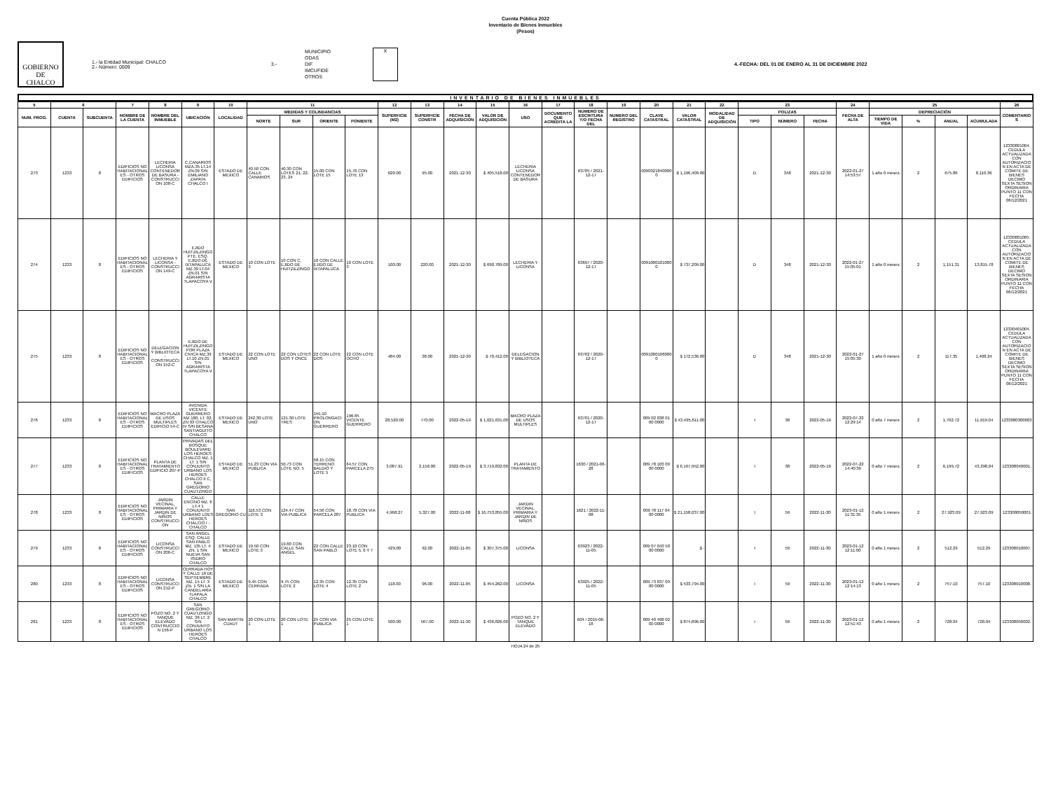Cuenta Pública 2022
Inventario de Bienes Inmuebles
(Pesos)
GOBIERNO DE
CHALCO
1.- la Entidad Municipal: CHALCO
2.- Número: 0009
3.-
MUNICIPIO
ODAS
DIF
IMCUFIDE
OTROS
X
4.-FECHA: DEL 01 DE ENERO AL 31 DE DICIEMBRE 2022
INVENTARIO DE BIENES INMUEBLES
| 5 | 6 | | 7 | 8 | 9 | 10 | 11 | | | | 12 | 13 | 14 | 15 | 16 | 17 | 18 | 19 | 20 | 21 | 22 | 23 | | | 24 | 25 | | | | 26 |
| --- | --- | --- | --- | --- | --- | --- | --- | --- | --- | --- | --- | --- | --- | --- | --- | --- | --- | --- | --- | --- | --- | --- | --- | --- | --- | --- | --- | --- | --- | --- |
| NUM. PROG. | CUENTA | SUBCUENTA | NOMBRE DE LA CUENTA | NOMBRE DEL INMUEBLE | UBICACIÓN | LOCALIDAD | MEDIDAS Y COLINDANCIAS | | | | SUPERFICIE (M2) | SUPERFICIE CONSTR | FECHA DE ADQUISICIÓN | VALOR DE ADQUISICIÓN | USO | DOCUMENTO QUE ACREDITA LA | NUMERO DE ESCRITURA Y/O FECHA DEL | NUMERO DEL REGISTRO | CLAVE CATASTRAL | VALOR CATASTRAL | MODALIDAD DE ADQUISICIÓN | POLIZAS | | | FECHA DE ALTA | DEPRECIACIÓN | | | | COMENTARIOS |
| | | | | | | | NORTE | SUR | ORIENTE | PONIENTE | | | | | | | | | | | | TIPO | NÚMERO | FECHA | | TIEMPO DE VIDA | % | ANUAL | ACUMULADA | |
| 273 | 1233 | 8 | EDIFICIOS NO HABITACIONALES - OTROS EDIFICIOS | LECHERIA LICONSA CONTENEDOR DE BASURA - CONSTRUCCION 108-C | C.CANARIOS MZA.35 LT.14 ZN.09 S/N EMILIANO ZAPATA CHALCO I | ESTADO DE MEXICO | 40.50 CON CALLE CANARIOS | 40.30 CON LOTES 21, 22, 23, 24 | 15.00 CON LOTE 15 | 15.76 CON LOTE 13 | 620.00 | 95.00 | 2021-12-30 | $ 405,518.00 | LECHERIA LICONSA CONTENEDOR DE BASURA | | 63705 / 2021-12-17 | | 00903218400000 | $ 1,196,409.00 | | D | 348 | 2021-12-30 | 2022-01-27 14:53:57 | 1 año 0 meses | 2 | 675.86 | 8,110.36 | 12330801004. CEDULA ACTUALIZADA CON AUTORIZACION EN ACTA DE COMITE DE BIENES DECIMO SEXTA SESION ORDINARIA PUNTO 11 CON FECHA 06/12/2021 |
| 274 | 1233 | 8 | EDIFICIOS NO HABITACIONALES - OTROS EDIFICIOS | LECHERIA Y LICONSA - CONSTRUCCION 149-C | EJIDO HUITZILZINGO PTE. ESQ. EJIDO DE IXTAPALUCA MZ.39 LT.04 ZN.01 S/N AGRARISTA TLAPACOYA V | ESTADO DE MEXICO | 10 CON LOTE 3 | 10 CON C. EJIDO DE HUITZILZINGO | 10 CON CALLE EJIDO DE IXTAPALUCA | 10 CON LOTE 3 | 100.00 | 220.00 | 2021-12-30 | $ 690,789.00 | LECHERIA Y LICONSA | | 63697 / 2020-12-17 | | 00910001010000 | $ 737,209.00 | | D | 348 | 2021-12-30 | 2022-01-27 15:05:01 | 1 año 0 meses | 2 | 1,151.31 | 13,815.78 | 12330801005. CEDULA ACTUALIZADA CON AUTORIZACION EN ACTA DE COMITE DE BIENES DECIMO SEXTA SESION ORDINARIA PUNTO 11 CON FECHA 06/12/2021 |
| 275 | 1233 | 8 | EDIFICIOS NO HABITACIONALES - OTROS EDIFICIOS | DELEGACION Y BIBLIOTECA - CONSTRUCCION 152-C | EJIDO DE HUITZILZINGO POR PLAZA CIVICA MZ.39 LT.10 ZN.01 S/N AGRARISTA TLAPACOYA V | ESTADO DE MEXICO | 22 CON LOTE UNO | 22 CON LOTES DOS Y ONCE | 22 CON LOTE DOS | 22 CON LOTE OCHO | 484.00 | 38.00 | 2021-12-30 | $ 70,412.00 | DELEGACION Y BIBLIOTECA | | 63702 / 2020-12-17 | | 00910001060000 | $ 172,536.00 | | D | 348 | 2021-12-30 | 2022-01-27 15:05:30 | 1 año 0 meses | 2 | 117.35 | 1,408.24 | 12330401004. CEDULA ACTUALIZADA CON AUTORIZACION EN ACTA DE COMITE DE BIENES DECIMO SEXTA SESION ORDINARIA PUNTO 11 CON FECHA 06/12/2021 |
| 276 | 1233 | 8 | EDIFICIOS NO HABITACIONALES - OTROS EDIFICIOS | MACRO PLAZA DE USOS MULTIPLES EDIFICIO 54-C | AVENIDA VICENTE GUERRERO MZ 180, LT. 02, ZN 03 CHALCO IV S/N BESANA SANTIAGUITO CHALCO | ESTADO DE MEXICO | 242.30 LOTE UNO | 121.30 LOTE TRES | 155.10 PROLONGACION GUERRERO | 196.65 VICENTE GUERRERO | 28,520.00 | 770.00 | 2022-05-19 | $ 1,021,631.00 | MACRO PLAZA DE USOS MULTIPLES | | 63701 / 2020-12-17 | | 009 02 038 01 00 0000 | $ 43,495,611.00 | | I | 38 | 2022-05-19 | 2022-07-22 12:29:14 | 0 año 7 meses | 2 | 1,702.72 | 11,919.04 | 1233080300003 |
| 277 | 1233 | 8 | EDIFICIOS NO HABITACIONALES - OTROS EDIFICIOS | PLANTA DE TRATAMIENTO EDIFICIO 207-P | PRIVADAS DEL BOSQUE BOULEVARD LOS HEROES CHALCO MZ. 1 LT. 1 S/N CONJUNTO URBANO LOS HEROES CHALCO II C, SAN GREGORIO CUAUTZINGO | ESTADO DE MEXICO | 51.23 CON VIA PUBLICA | 50.73 CON LOTE NO. 5 | 58.15 CON TERRENO BALDIO Y LOTE 5 | 64.57 CON PARCELA 275 | 3,087.91 | 2,156.00 | 2022-05-19 | $ 3,719,832.00 | PLANTA DE TRATAMIENTO | | 1630 / 2021-06-28 | | 009 78 103 09 00 0000 | $ 6,197,952.00 | | I | 38 | 2022-05-19 | 2022-07-22 14:40:39 | 0 año 7 meses | 2 | 6,199.72 | 43,398.04 | 123308040001. |
| 278 | 1233 | 8 | EDIFICIOS NO HABITACIONALES - OTROS EDIFICIOS | JARDIN VECINAL, PRIMARIA Y JARDIN DE NIÑOS CONSTRUCCION | CALLE ENCINO MZ. 6 LT.4 1 CONJUNTO URBANO LOES HEROES CHALCIO I - CHALCO | SAN GREGORIO CU | 116.53 CON LOTE 3 | 124.47 CON VIA PUBLICA | 54.56 CON PARCELA 287 | 18.78 CON VIA PUBLICA | 4,968.27 | 5,327.00 | 2022-11-08 | $ 16,753,855.00 | JARDIN VECINAL, PRIMARIA Y JARDIN DE NIÑOS | | 1621 / 2022-11-08 | | 009 78 117 04 00 0000 | $ 21,158,037.00 | | I | 59 | 2022-11-30 | 2023-01-12 11:31:35 | 0 año 1 meses | 2 | 27,923.09 | 27,923.09 | 123308050001 |
| 279 | 1233 | 8 | EDIFICIOS NO HABITACIONALES - OTROS EDIFICIOS | LICONSA CONSTRUCCION 206-C | SAN ANGEL ESQ. CALLE SAN PABLO MZ. 135 LT. 4 ZN. 1 S/N NUEVA SAN ISIDRO CHALCO | ESTADO DE MEXICO | 19.50 CON LOTE 3 | 19.60 CON CALLE SAN ANGEL | 22 CON CALLE SAN PABLO | 23.10 CON LOTE 5, 6 Y 7 | 429.00 | 92.00 | 2022-11-05 | $ 307,375.00 | LICONSA | | 63923 / 2022-11-05 | | 009 07 043 50 00 0000 | $ - | | I | 59 | 2022-11-30 | 2023-01-12 12:11:00 | 0 año 1 meses | 2 | 512.29 | 512.29 | 123308010007. |
| 280 | 1233 | 8 | EDIFICIOS NO HABITACIONALES - OTROS EDIFICIOS | LICONSA CONSTRUCCION 212-P | CERRADA HOY Y CALLE 16 DE SEPTIEMBRE MZ. 15 LT. 3 ZN. 1 S/N LA CANDELARIA TLAPALA CHALCO | ESTADO DE MEXICO | 9.45 CON CERRADA | 9.75 CON LOTE 2 | 12.35 CON LOTE 4 | 12.35 CON LOTE 2 | 118.00 | 96.00 | 2022-11-05 | $ 454,262.00 | LICONSA | | 63925 / 2022-11-05 | | 009 73 037 09 00 0000 | $ 533,794.00 | | I | 59 | 2022-11-30 | 2023-01-12 12:14:13 | 0 año 1 meses | 2 | 757.10 | 757.10 | 123308010008. |
| 281 | 1233 | 8 | EDIFICIOS NO HABITACIONALES - OTROS EDIFICIOS | POZO NO. 2 Y TANQUE ELEVADO CONTRUCCION 156-P | SAN GREGORIO CUAUTZINGO MZ. 36 LT. 2 S/N CONJUNTO URBANO LOS HEROES CHALCO | SAN MARTIN CUAUT | 20 CON LOTE 1 | 20 CON LOTE 1 | 25 CON VIA PUBLICA | 25 CON LOTE 1 | 500.00 | 567.00 | 2022-11-30 | $ 436,826.00 | POZO NO. 2 Y TANQUE ELEVADO | | 604 / 2015-06-18 | | 009 40 498 02 00 0000 | $ 874,896.00 | | I | 59 | 2022-11-30 | 2023-01-12 12:51:43 | 0 año 1 meses | 2 | 728.04 | 728.04 | 123308050002. |
HOJA 24 de 25